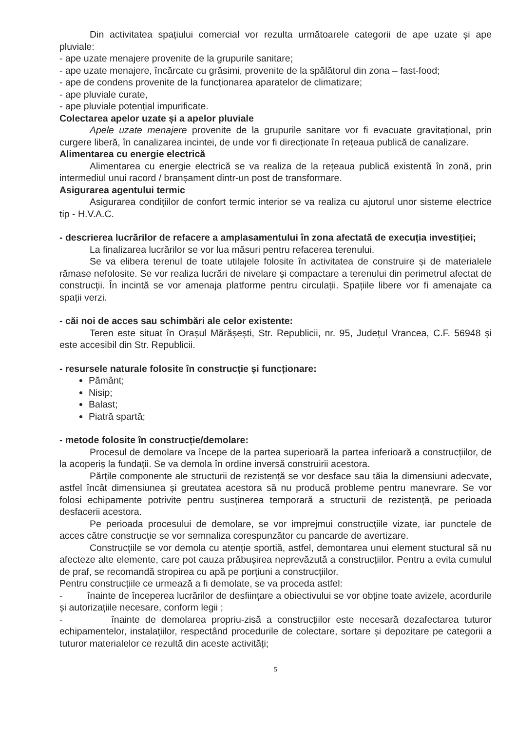Din activitatea spațiului comercial vor rezulta următoarele categorii de ape uzate și ape pluviale:
- ape uzate menajere provenite de la grupurile sanitare;
- ape uzate menajere, încărcate cu grăsimi, provenite de la spălătorul din zona – fast-food;
- ape de condens provenite de la funcționarea aparatelor de climatizare;
- ape pluviale curate,
- ape pluviale potențial impurificate.
Colectarea apelor uzate și a apelor pluviale
Apele uzate menajere provenite de la grupurile sanitare vor fi evacuate gravitațional, prin curgere liberă, în canalizarea incintei, de unde vor fi direcționate în rețeaua publică de canalizare.
Alimentarea cu energie electrică
Alimentarea cu energie electrică se va realiza de la rețeaua publică existentă în zonă, prin intermediul unui racord / branșament dintr-un post de transformare.
Asigurarea agentului termic
Asigurarea condițiilor de confort termic interior se va realiza cu ajutorul unor sisteme electrice tip - H.V.A.C.
- descrierea lucrărilor de refacere a amplasamentului în zona afectată de execuția investiției;
La finalizarea lucrărilor se vor lua măsuri pentru refacerea terenului.
Se va elibera terenul de toate utilajele folosite în activitatea de construire și de materialele rămase nefolosite. Se vor realiza lucrări de nivelare și compactare a terenului din perimetrul afectat de construcţii. În incintă se vor amenaja platforme pentru circulații. Spațiile libere vor fi amenajate ca spații verzi.
- căi noi de acces sau schimbări ale celor existente:
Teren este situat în Orașul Mărășești, Str. Republicii, nr. 95, Județul Vrancea, C.F. 56948 şi este accesibil din Str. Republicii.
- resursele naturale folosite în construcție și funcționare:
Pământ;
Nisip;
Balast;
Piatră spartă;
- metode folosite în construcție/demolare:
Procesul de demolare va începe de la partea superioară la partea inferioară a construcțiilor, de la acoperiș la fundații. Se va demola în ordine inversă construirii acestora.
Părțile componente ale structurii de rezistență se vor desface sau tăia la dimensiuni adecvate, astfel încât dimensiunea și greutatea acestora să nu producă probleme pentru manevrare. Se vor folosi echipamente potrivite pentru susținerea temporară a structurii de rezistență, pe perioada desfacerii acestora.
Pe perioada procesului de demolare, se vor imprejmui construcțiile vizate, iar punctele de acces către construcție se vor semnaliza corespunzător cu pancarde de avertizare.
Construcțiile se vor demola cu atenție sportiă, astfel, demontarea unui element stuctural să nu afecteze alte elemente, care pot cauza prăbușirea neprevăzută a construcțiilor. Pentru a evita cumulul de praf, se recomandă stropirea cu apă pe porțiuni a construcțiilor.
Pentru construcțiile ce urmează a fi demolate, se va proceda astfel:
- înainte de începerea lucrărilor de desființare a obiectivului se vor obține toate avizele, acordurile și autorizațiile necesare, conform legii ;
- înainte de demolarea propriu-zisă a construcțiilor este necesară dezafectarea tuturor echipamentelor, instalațiilor, respectând procedurile de colectare, sortare și depozitare pe categorii a tuturor materialelor ce rezultă din aceste activități;
5